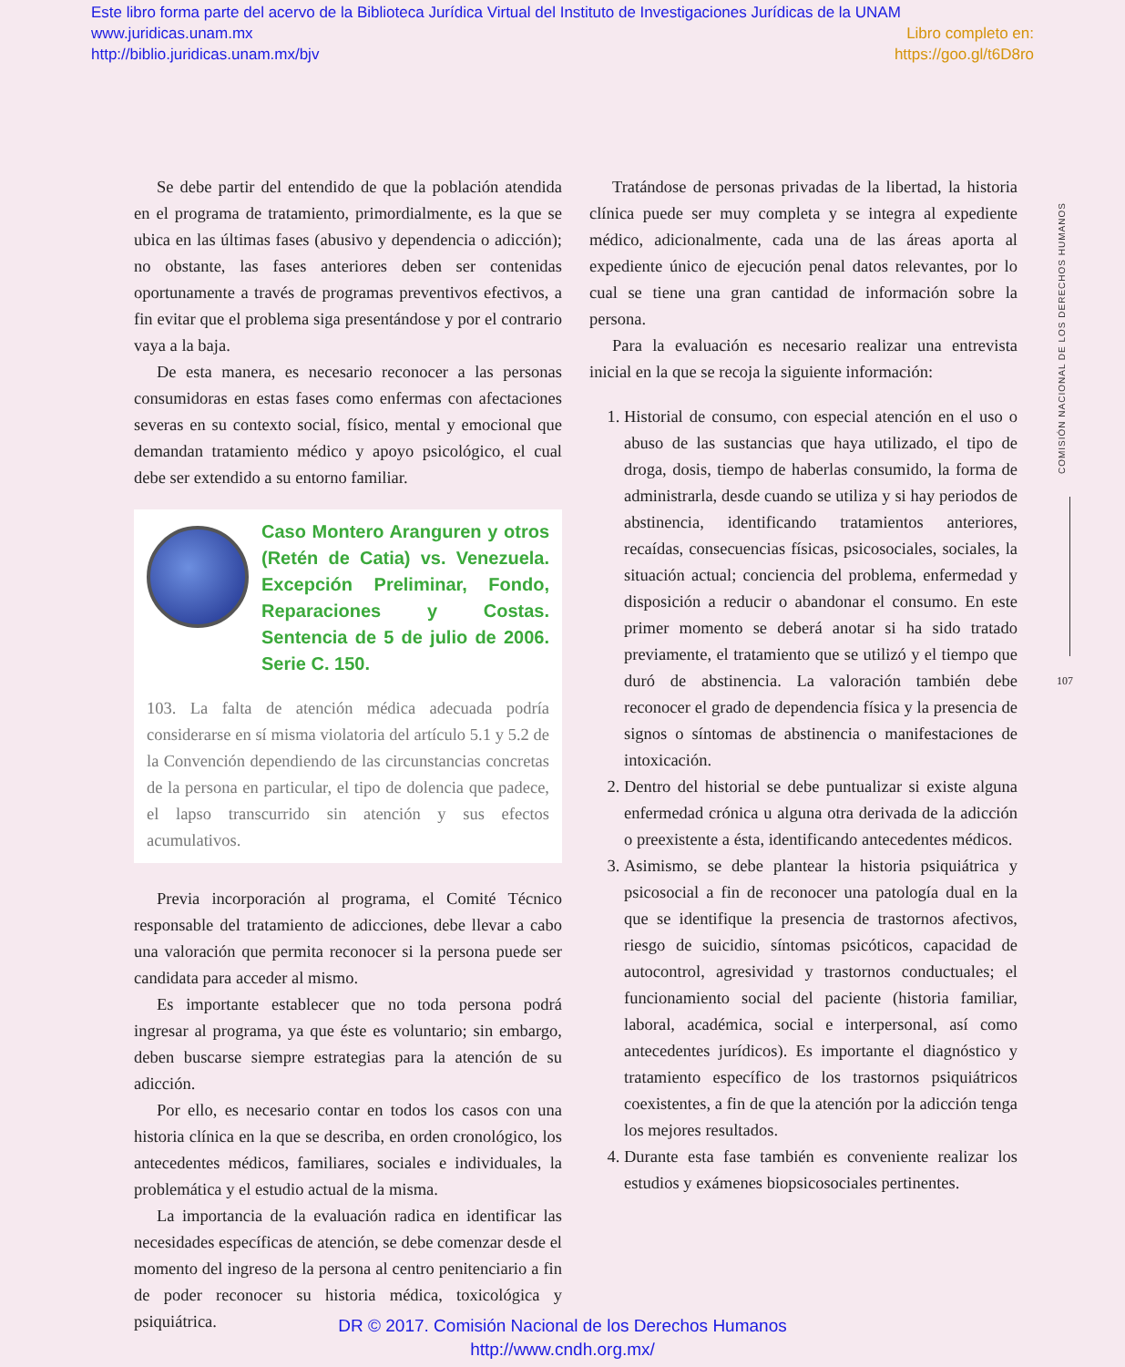Este libro forma parte del acervo de la Biblioteca Jurídica Virtual del Instituto de Investigaciones Jurídicas de la UNAM
www.juridicas.unam.mx Libro completo en:
http://biblio.juridicas.unam.mx/bjv https://goo.gl/t6D8ro
Se debe partir del entendido de que la población atendida en el programa de tratamiento, primordialmente, es la que se ubica en las últimas fases (abusivo y dependencia o adicción); no obstante, las fases anteriores deben ser contenidas oportunamente a través de programas preventivos efectivos, a fin evitar que el problema siga presentándose y por el contrario vaya a la baja.
De esta manera, es necesario reconocer a las personas consumidoras en estas fases como enfermas con afectaciones severas en su contexto social, físico, mental y emocional que demandan tratamiento médico y apoyo psicológico, el cual debe ser extendido a su entorno familiar.
Caso Montero Aranguren y otros (Retén de Catia) vs. Venezuela. Excepción Preliminar, Fondo, Reparaciones y Costas. Sentencia de 5 de julio de 2006. Serie C. 150.
103. La falta de atención médica adecuada podría considerarse en sí misma violatoria del artículo 5.1 y 5.2 de la Convención dependiendo de las circunstancias concretas de la persona en particular, el tipo de dolencia que padece, el lapso transcurrido sin atención y sus efectos acumulativos.
Previa incorporación al programa, el Comité Técnico responsable del tratamiento de adicciones, debe llevar a cabo una valoración que permita reconocer si la persona puede ser candidata para acceder al mismo.
Es importante establecer que no toda persona podrá ingresar al programa, ya que éste es voluntario; sin embargo, deben buscarse siempre estrategias para la atención de su adicción.
Por ello, es necesario contar en todos los casos con una historia clínica en la que se describa, en orden cronológico, los antecedentes médicos, familiares, sociales e individuales, la problemática y el estudio actual de la misma.
La importancia de la evaluación radica en identificar las necesidades específicas de atención, se debe comenzar desde el momento del ingreso de la persona al centro penitenciario a fin de poder reconocer su historia médica, toxicológica y psiquiátrica.
Tratándose de personas privadas de la libertad, la historia clínica puede ser muy completa y se integra al expediente médico, adicionalmente, cada una de las áreas aporta al expediente único de ejecución penal datos relevantes, por lo cual se tiene una gran cantidad de información sobre la persona.
Para la evaluación es necesario realizar una entrevista inicial en la que se recoja la siguiente información:
1. Historial de consumo, con especial atención en el uso o abuso de las sustancias que haya utilizado, el tipo de droga, dosis, tiempo de haberlas consumido, la forma de administrarla, desde cuando se utiliza y si hay periodos de abstinencia, identificando tratamientos anteriores, recaídas, consecuencias físicas, psicosociales, sociales, la situación actual; conciencia del problema, enfermedad y disposición a reducir o abandonar el consumo. En este primer momento se deberá anotar si ha sido tratado previamente, el tratamiento que se utilizó y el tiempo que duró de abstinencia. La valoración también debe reconocer el grado de dependencia física y la presencia de signos o síntomas de abstinencia o manifestaciones de intoxicación.
2. Dentro del historial se debe puntualizar si existe alguna enfermedad crónica u alguna otra derivada de la adicción o preexistente a ésta, identificando antecedentes médicos.
3. Asimismo, se debe plantear la historia psiquiátrica y psicosocial a fin de reconocer una patología dual en la que se identifique la presencia de trastornos afectivos, riesgo de suicidio, síntomas psicóticos, capacidad de autocontrol, agresividad y trastornos conductuales; el funcionamiento social del paciente (historia familiar, laboral, académica, social e interpersonal, así como antecedentes jurídicos). Es importante el diagnóstico y tratamiento específico de los trastornos psiquiátricos coexistentes, a fin de que la atención por la adicción tenga los mejores resultados.
4. Durante esta fase también es conveniente realizar los estudios y exámenes biopsicosociales pertinentes.
COMISIÓN NACIONAL DE LOS DERECHOS HUMANOS
107
DR © 2017. Comisión Nacional de los Derechos Humanos
http://www.cndh.org.mx/